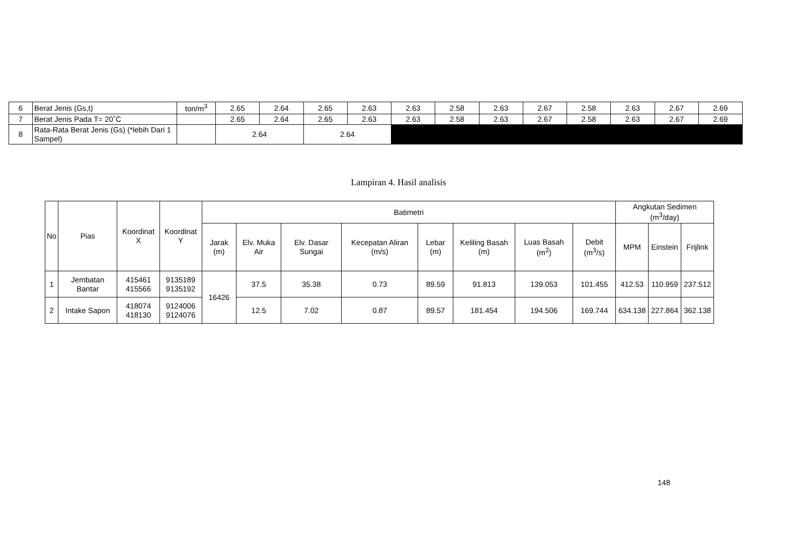| 6 | Berat Jenis (Gs,t) | ton/m<sup>3</sup> | 2.65 | 2.64 | 2.65 | 2.63 | 2.63 | 2.58 | 2.63 | 2.67 | 2.58 | 2.63 | 2.67 | 2.69 |
| 7 | Berat Jenis Pada T= 20˚C | | 2.65 | 2.64 | 2.65 | 2.63 | 2.63 | 2.58 | 2.63 | 2.67 | 2.58 | 2.63 | 2.67 | 2.69 |
| 8 | Rata-Rata Berat Jenis (Gs) (*lebih Dari 1 Sampel) | | 2.64 | | 2.64 | | | | | | | | | |
Lampiran 4. Hasil analisis
| No | Pias | Koordinat X | Koordinat Y | Batimetri | | | | | | | | Angkutan Sedimen (m<sup>3</sup>/day) | | |
| --- | --- | --- | --- | --- | --- | --- | --- | --- | --- | --- | --- | --- | --- | --- |
| | | | | Jarak (m) | Elv. Muka Air | Elv. Dasar Sungai | Kecepatan Aliran (m/s) | Lebar (m) | Keliling Basah (m) | Luas Basah (m<sup>2</sup>) | Debit (m<sup>3</sup>/s) | MPM | Einstein | Frijlink |
| 1 | Jembatan Bantar | 415461 415566 | 9135189 9135192 | 16426 | 37.5 | 35.38 | 0.73 | 89.59 | 91.813 | 139.053 | 101.455 | 412.53 | 110.959 | 237.512 |
| 2 | Intake Sapon | 418074 418130 | 9124006 9124076 | | 12.5 | 7.02 | 0.87 | 89.57 | 181.454 | 194.506 | 169.744 | 634.138 | 227.864 | 362.138 |
148